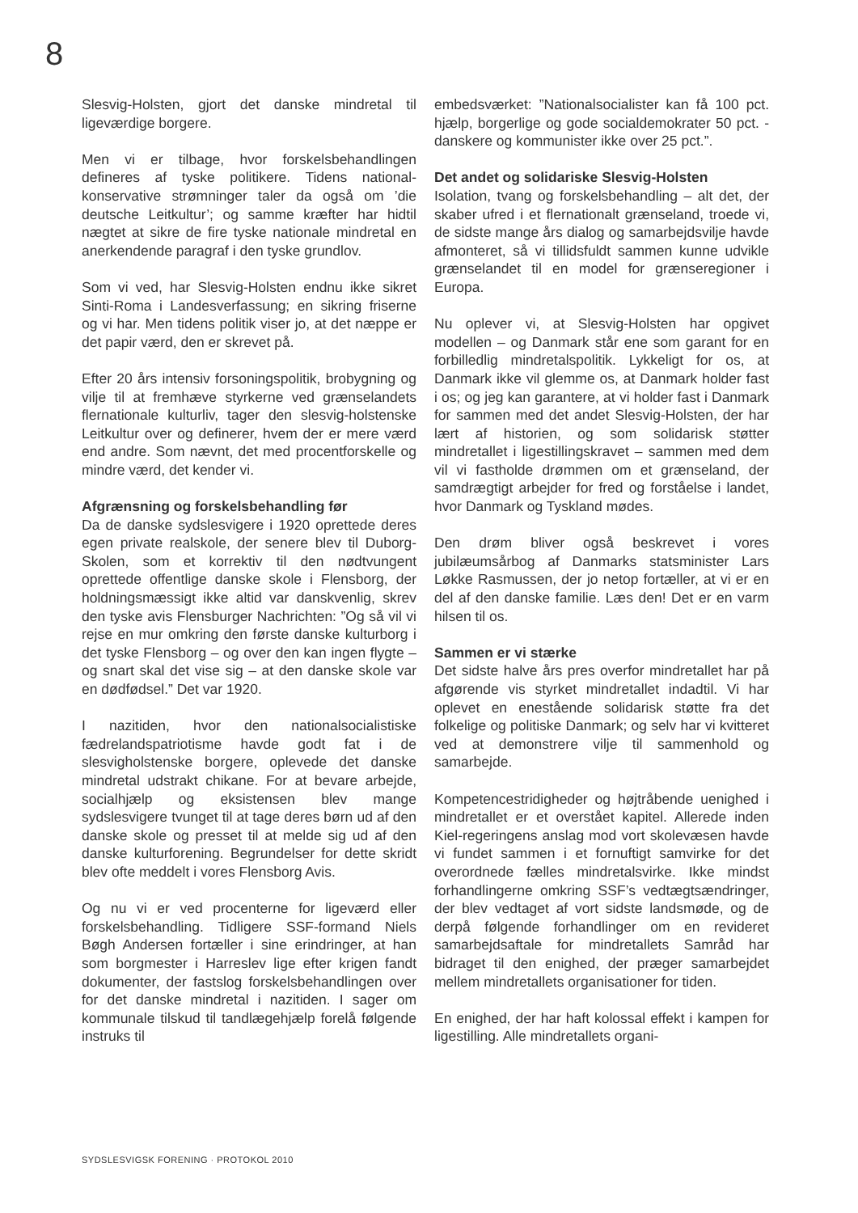8
Slesvig-Holsten, gjort det danske mindretal til ligeværdige borgere.
Men vi er tilbage, hvor forskelsbehandlingen defineres af tyske politikere. Tidens national-konservative strømninger taler da også om ’die deutsche Leitkultur’; og samme kræfter har hidtil nægtet at sikre de fire tyske nationale mindretal en anerkendende paragraf i den tyske grundlov.
Som vi ved, har Slesvig-Holsten endnu ikke sikret Sinti-Roma i Landesverfassung; en sikring friserne og vi har. Men tidens politik viser jo, at det næppe er det papir værd, den er skrevet på.
Efter 20 års intensiv forsoningspolitik, brobygning og vilje til at fremhæve styrkerne ved grænselandets flernationale kulturliv, tager den slesvig-holstenske Leitkultur over og definerer, hvem der er mere værd end andre. Som nævnt, det med procentforskelle og mindre værd, det kender vi.
Afgrænsning og forskelsbehandling før
Da de danske sydslesvigere i 1920 oprettede deres egen private realskole, der senere blev til Duborg-Skolen, som et korrektiv til den nødtvungent oprettede offentlige danske skole i Flensborg, der holdningsmæssigt ikke altid var danskvenlig, skrev den tyske avis Flensburger Nachrichten: ”Og så vil vi rejse en mur omkring den første danske kulturborg i det tyske Flensborg – og over den kan ingen flygte – og snart skal det vise sig – at den danske skole var en dødfødsel.” Det var 1920.
I nazitiden, hvor den nationalsocialistiske fædrelandspatriotisme havde godt fat i de slesvigholstenske borgere, oplevede det danske mindretal udstrakt chikane. For at bevare arbejde, socialhjælp og eksistensen blev mange sydslesvigere tvunget til at tage deres børn ud af den danske skole og presset til at melde sig ud af den danske kulturforening. Begrundelser for dette skridt blev ofte meddelt i vores Flensborg Avis.
Og nu vi er ved procenterne for ligeværd eller forskelsbehandling. Tidligere SSF-formand Niels Bøgh Andersen fortæller i sine erindringer, at han som borgmester i Harreslev lige efter krigen fandt dokumenter, der fastslog forskelsbehandlingen over for det danske mindretal i nazitiden. I sager om kommunale tilskud til tandlægehjælp forelå følgende instruks til
embedsværket: ”Nationalsocialister kan få 100 pct. hjælp, borgerlige og gode socialdemokrater 50 pct. - danskere og kommunister ikke over 25 pct.”.
Det andet og solidariske Slesvig-Holsten
Isolation, tvang og forskelsbehandling – alt det, der skaber ufred i et flernationalt grænseland, troede vi, de sidste mange års dialog og samarbejdsvilje havde afmonteret, så vi tillidsfuldt sammen kunne udvikle grænselandet til en model for grænseregioner i Europa.
Nu oplever vi, at Slesvig-Holsten har opgivet modellen – og Danmark står ene som garant for en forbilledlig mindretalspolitik. Lykkeligt for os, at Danmark ikke vil glemme os, at Danmark holder fast i os; og jeg kan garantere, at vi holder fast i Danmark for sammen med det andet Slesvig-Holsten, der har lært af historien, og som solidarisk støtter mindretallet i ligestillingskravet – sammen med dem vil vi fastholde drømmen om et grænseland, der samdrægtigt arbejder for fred og forståelse i landet, hvor Danmark og Tyskland mødes.
Den drøm bliver også beskrevet i vores jubilæumsårbog af Danmarks statsminister Lars Løkke Rasmussen, der jo netop fortæller, at vi er en del af den danske familie. Læs den! Det er en varm hilsen til os.
Sammen er vi stærke
Det sidste halve års pres overfor mindretallet har på afgørende vis styrket mindretallet indadtil. Vi har oplevet en enestående solidarisk støtte fra det folkelige og politiske Danmark; og selv har vi kvitteret ved at demonstrere vilje til sammenhold og samarbejde.
Kompetencestridigheder og højtråbende uenighed i mindretallet er et overstået kapitel. Allerede inden Kiel-regeringens anslag mod vort skolevæsen havde vi fundet sammen i et fornuftigt samvirke for det overordnede fælles mindretalsvirke. Ikke mindst forhandlingerne omkring SSF’s vedtægtsændringer, der blev vedtaget af vort sidste landsmøde, og de derpå følgende forhandlinger om en revideret samarbejdsaftale for mindretallets Samråd har bidraget til den enighed, der præger samarbejdet mellem mindretallets organisationer for tiden.
En enighed, der har haft kolossal effekt i kampen for ligestilling. Alle mindretallets organi-
SYDSLESVIGSK FORENING · PROTOKOL 2010